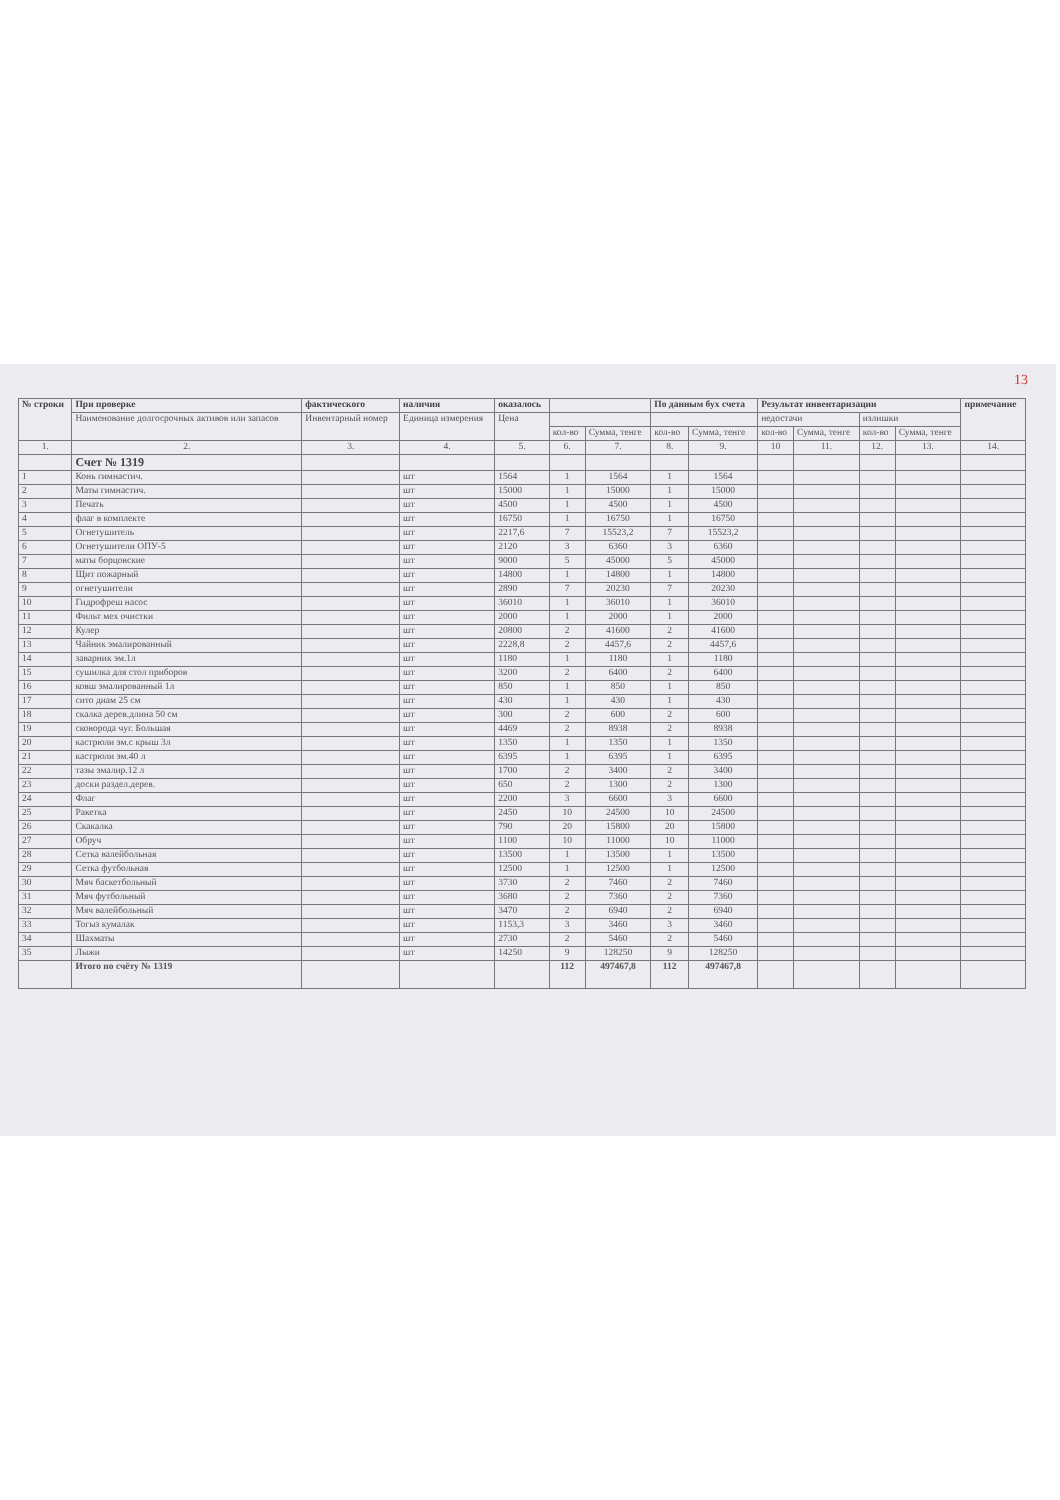13
| № строки | При проверке | фактического | наличия | оказалось | | | По данным бух счета | | Результат инвентаризации | | | | примечание |
| --- | --- | --- | --- | --- | --- | --- | --- | --- | --- | --- | --- | --- | --- |
| | Наименование долгосрочных активов или запасов | Инвентарный номер | Единица измерения | Цена | | | | | недостачи | | излишки | | |
| | | | | | кол-во | Сумма, тенге | кол-во | Сумма, тенге | кол-во | Сумма, тенге | кол-во | Сумма, тенге | |
| 1. | 2. | 3. | 4. | 5. | 6. | 7. | 8. | 9. | 10 | 11. | 12. | 13. | 14. |
| | Счет № 1319 | | | | | | | | | | | | |
| 1 | Конь гимнастич. | | шт | 1564 | 1 | 1564 | 1 | 1564 | | | | | |
| 2 | Маты гимнастич. | | шт | 15000 | 1 | 15000 | 1 | 15000 | | | | | |
| 3 | Печать | | шт | 4500 | 1 | 4500 | 1 | 4500 | | | | | |
| 4 | флаг в комплекте | | шт | 16750 | 1 | 16750 | 1 | 16750 | | | | | |
| 5 | Огнетушитель | | шт | 2217,6 | 7 | 15523,2 | 7 | 15523,2 | | | | | |
| 6 | Огнетушители ОПУ-5 | | шт | 2120 | 3 | 6360 | 3 | 6360 | | | | | |
| 7 | маты борцовские | | шт | 9000 | 5 | 45000 | 5 | 45000 | | | | | |
| 8 | Щит пожарный | | шт | 14800 | 1 | 14800 | 1 | 14800 | | | | | |
| 9 | огнетушители | | шт | 2890 | 7 | 20230 | 7 | 20230 | | | | | |
| 10 | Гидрофреш насос | | шт | 36010 | 1 | 36010 | 1 | 36010 | | | | | |
| 11 | Фильт мех очистки | | шт | 2000 | 1 | 2000 | 1 | 2000 | | | | | |
| 12 | Кулер | | шт | 20800 | 2 | 41600 | 2 | 41600 | | | | | |
| 13 | Чайник эмалированный | | шт | 2228,8 | 2 | 4457,6 | 2 | 4457,6 | | | | | |
| 14 | заварник эм.1л | | шт | 1180 | 1 | 1180 | 1 | 1180 | | | | | |
| 15 | сушилка для стол приборов | | шт | 3200 | 2 | 6400 | 2 | 6400 | | | | | |
| 16 | ковш эмалированный 1л | | шт | 850 | 1 | 850 | 1 | 850 | | | | | |
| 17 | сито диам 25 см | | шт | 430 | 1 | 430 | 1 | 430 | | | | | |
| 18 | скалка дерев.длина 50 см | | шт | 300 | 2 | 600 | 2 | 600 | | | | | |
| 19 | сковорода чуг. Большая | | шт | 4469 | 2 | 8938 | 2 | 8938 | | | | | |
| 20 | кастрюли эм.с крыш 3л | | шт | 1350 | 1 | 1350 | 1 | 1350 | | | | | |
| 21 | кастрюли эм.40 л | | шт | 6395 | 1 | 6395 | 1 | 6395 | | | | | |
| 22 | тазы эмалир.12 л | | шт | 1700 | 2 | 3400 | 2 | 3400 | | | | | |
| 23 | доски раздел.дерев. | | шт | 650 | 2 | 1300 | 2 | 1300 | | | | | |
| 24 | Флаг | | шт | 2200 | 3 | 6600 | 3 | 6600 | | | | | |
| 25 | Ракетка | | шт | 2450 | 10 | 24500 | 10 | 24500 | | | | | |
| 26 | Скакалка | | шт | 790 | 20 | 15800 | 20 | 15800 | | | | | |
| 27 | Обруч | | шт | 1100 | 10 | 11000 | 10 | 11000 | | | | | |
| 28 | Сетка валейбольная | | шт | 13500 | 1 | 13500 | 1 | 13500 | | | | | |
| 29 | Сетка футбольная | | шт | 12500 | 1 | 12500 | 1 | 12500 | | | | | |
| 30 | Мяч баскетбольный | | шт | 3730 | 2 | 7460 | 2 | 7460 | | | | | |
| 31 | Мяч футбольный | | шт | 3680 | 2 | 7360 | 2 | 7360 | | | | | |
| 32 | Мяч валейбольный | | шт | 3470 | 2 | 6940 | 2 | 6940 | | | | | |
| 33 | Тогыз кумалак | | шт | 1153,3 | 3 | 3460 | 3 | 3460 | | | | | |
| 34 | Шахматы | | шт | 2730 | 2 | 5460 | 2 | 5460 | | | | | |
| 35 | Лыжи | | шт | 14250 | 9 | 128250 | 9 | 128250 | | | | | |
| | Итого по счёту № 1319 | | | | 112 | 497467,8 | 112 | 497467,8 | | | | | |